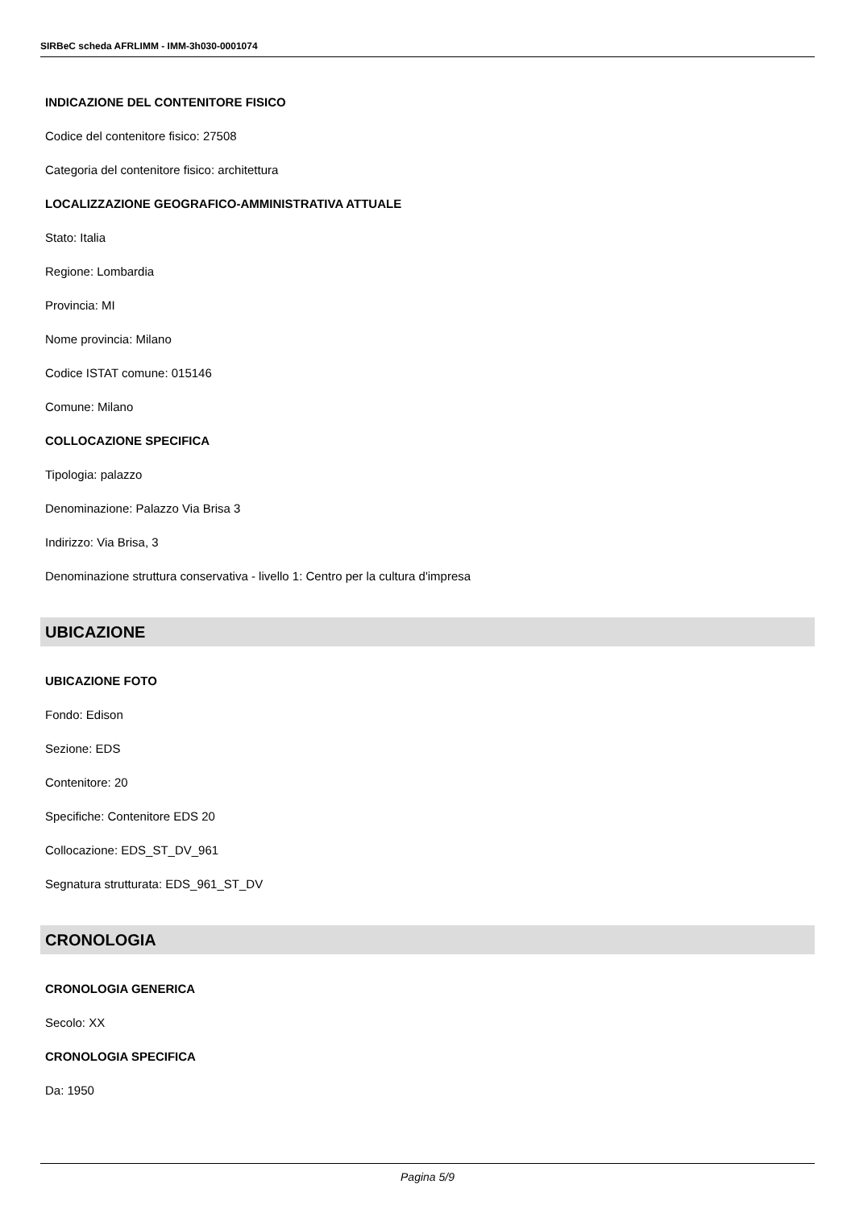SIRBeC scheda AFRLIMM - IMM-3h030-0001074
INDICAZIONE DEL CONTENITORE FISICO
Codice del contenitore fisico: 27508
Categoria del contenitore fisico: architettura
LOCALIZZAZIONE GEOGRAFICO-AMMINISTRATIVA ATTUALE
Stato: Italia
Regione: Lombardia
Provincia: MI
Nome provincia: Milano
Codice ISTAT comune: 015146
Comune: Milano
COLLOCAZIONE SPECIFICA
Tipologia: palazzo
Denominazione: Palazzo Via Brisa 3
Indirizzo: Via Brisa, 3
Denominazione struttura conservativa - livello 1: Centro per la cultura d'impresa
UBICAZIONE
UBICAZIONE FOTO
Fondo: Edison
Sezione: EDS
Contenitore: 20
Specifiche: Contenitore EDS 20
Collocazione: EDS_ST_DV_961
Segnatura strutturata: EDS_961_ST_DV
CRONOLOGIA
CRONOLOGIA GENERICA
Secolo: XX
CRONOLOGIA SPECIFICA
Da: 1950
Pagina 5/9